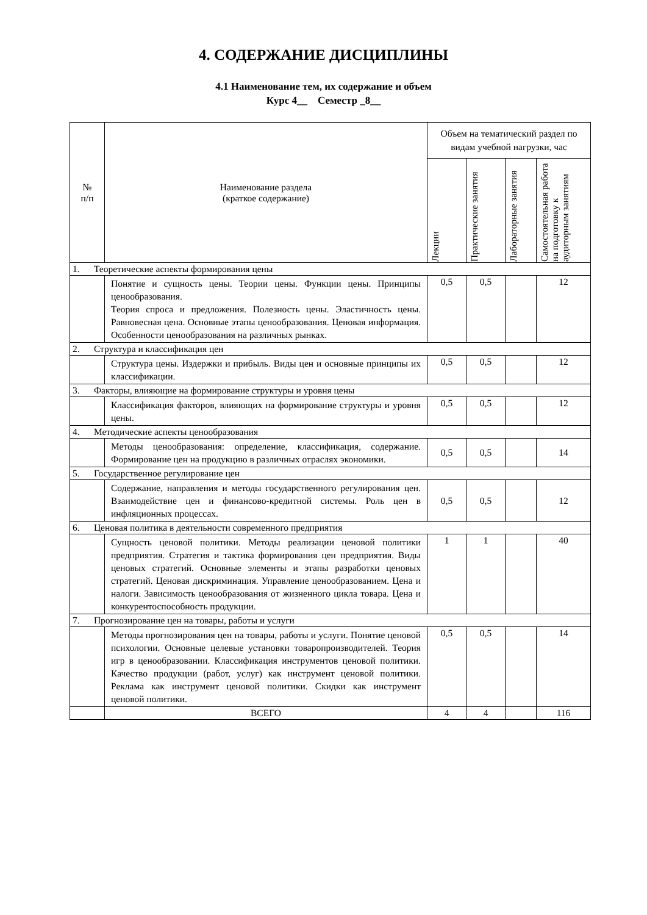4. СОДЕРЖАНИЕ ДИСЦИПЛИНЫ
4.1 Наименование тем, их содержание и объем
Курс 4__ Семестр _8__
| № п/п | Наименование раздела (краткое содержание) | Объем на тематический раздел по видам учебной нагрузки, час | | | |
| --- | --- | --- | --- | --- | --- |
| | | Лекции | Практические занятия | Лабораторные занятия | Самостоятельная работа на подготовку к аудиторным занятиям |
| 1. Теоретические аспекты формирования цены | | | | | |
| | Понятие и сущность цены. Теории цены. Функции цены. Принципы ценообразования. Теория спроса и предложения. Полезность цены. Эластичность цены. Равновесная цена. Основные этапы ценообразования. Ценовая информация. Особенности ценообразования на различных рынках. | 0,5 | 0,5 | | 12 |
| 2. Структура и классификация цен | | | | | |
| | Структура цены. Издержки и прибыль. Виды цен и основные принципы их классификации. | 0,5 | 0,5 | | 12 |
| 3. Факторы, влияющие на формирование структуры и уровня цены | | | | | |
| | Классификация факторов, влияющих на формирование структуры и уровня цены. | 0,5 | 0,5 | | 12 |
| 4. Методические аспекты ценообразования | | | | | |
| | Методы ценообразования: определение, классификация, содержание. Формирование цен на продукцию в различных отраслях экономики. | 0,5 | 0,5 | | 14 |
| 5. Государственное регулирование цен | | | | | |
| | Содержание, направления и методы государственного регулирования цен. Взаимодействие цен и финансово-кредитной системы. Роль цен в инфляционных процессах. | 0,5 | 0,5 | | 12 |
| 6. Ценовая политика в деятельности современного предприятия | | | | | |
| | Сущность ценовой политики. Методы реализации ценовой политики предприятия. Стратегия и тактика формирования цен предприятия. Виды ценовых стратегий. Основные элементы и этапы разработки ценовых стратегий. Ценовая дискриминация. Управление ценообразованием. Цена и налоги. Зависимость ценообразования от жизненного цикла товара. Цена и конкурентоспособность продукции. | 1 | 1 | | 40 |
| 7. Прогнозирование цен на товары, работы и услуги | | | | | |
| | Методы прогнозирования цен на товары, работы и услуги. Понятие ценовой психологии. Основные целевые установки товаропроизводителей. Теория игр в ценообразовании. Классификация инструментов ценовой политики. Качество продукции (работ, услуг) как инструмент ценовой политики. Реклама как инструмент ценовой политики. Скидки как инструмент ценовой политики. | 0,5 | 0,5 | | 14 |
| | ВСЕГО | 4 | 4 | | 116 |